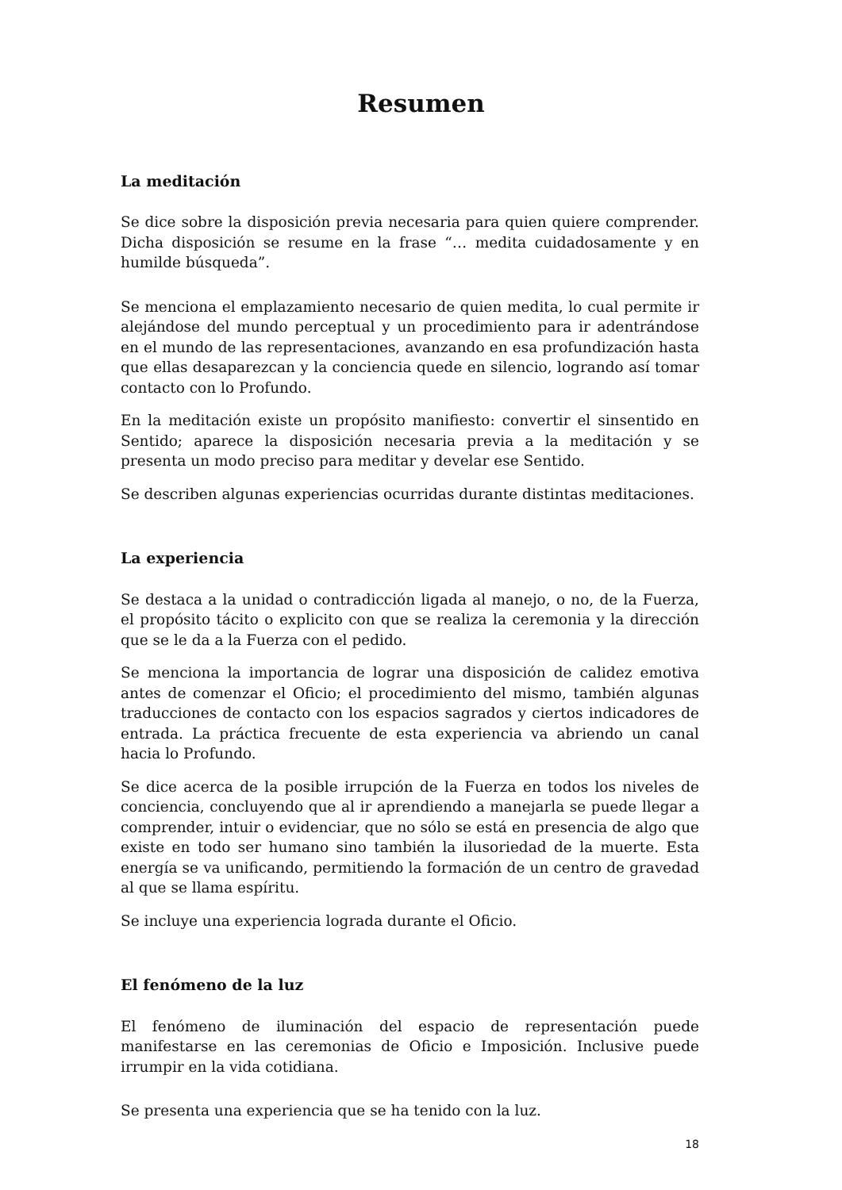Resumen
La meditación
Se dice sobre la disposición previa necesaria para quien quiere comprender. Dicha disposición se resume en la frase “… medita cuidadosamente y en humilde búsqueda”.
Se menciona el emplazamiento necesario de quien medita, lo cual permite ir alejándose del mundo perceptual y un procedimiento para ir adentrándose en el mundo de las representaciones, avanzando en esa profundización hasta que ellas desaparezcan y la conciencia quede en silencio, logrando así tomar contacto con lo Profundo.
En la meditación existe un propósito manifiesto: convertir el sinsentido en Sentido; aparece la disposición necesaria previa a la meditación y se presenta un modo preciso para meditar y develar ese Sentido.
Se describen algunas experiencias ocurridas durante distintas meditaciones.
La experiencia
Se destaca a la unidad o contradicción ligada al manejo, o no, de la Fuerza, el propósito tácito o explicito con que se realiza la ceremonia y la dirección que se le da a la Fuerza con el pedido.
Se menciona la importancia de lograr una disposición de calidez emotiva antes de comenzar el Oficio; el procedimiento del mismo, también algunas traducciones de contacto con los espacios sagrados y ciertos indicadores de entrada. La práctica frecuente de esta experiencia va abriendo un canal hacia lo Profundo.
Se dice acerca de la posible irrupción de la Fuerza en todos los niveles de conciencia, concluyendo que al ir aprendiendo a manejarla se puede llegar a comprender, intuir o evidenciar, que no sólo se está en presencia de algo que existe en todo ser humano sino también la ilusoriedad de la muerte. Esta energía se va unificando, permitiendo la formación de un centro de gravedad al que se llama espíritu.
Se incluye una experiencia lograda durante el Oficio.
El fenómeno de la luz
El fenómeno de iluminación del espacio de representación puede manifestarse en las ceremonias de Oficio e Imposición. Inclusive puede irrumpir en la vida cotidiana.
Se presenta una experiencia que se ha tenido con la luz.
18